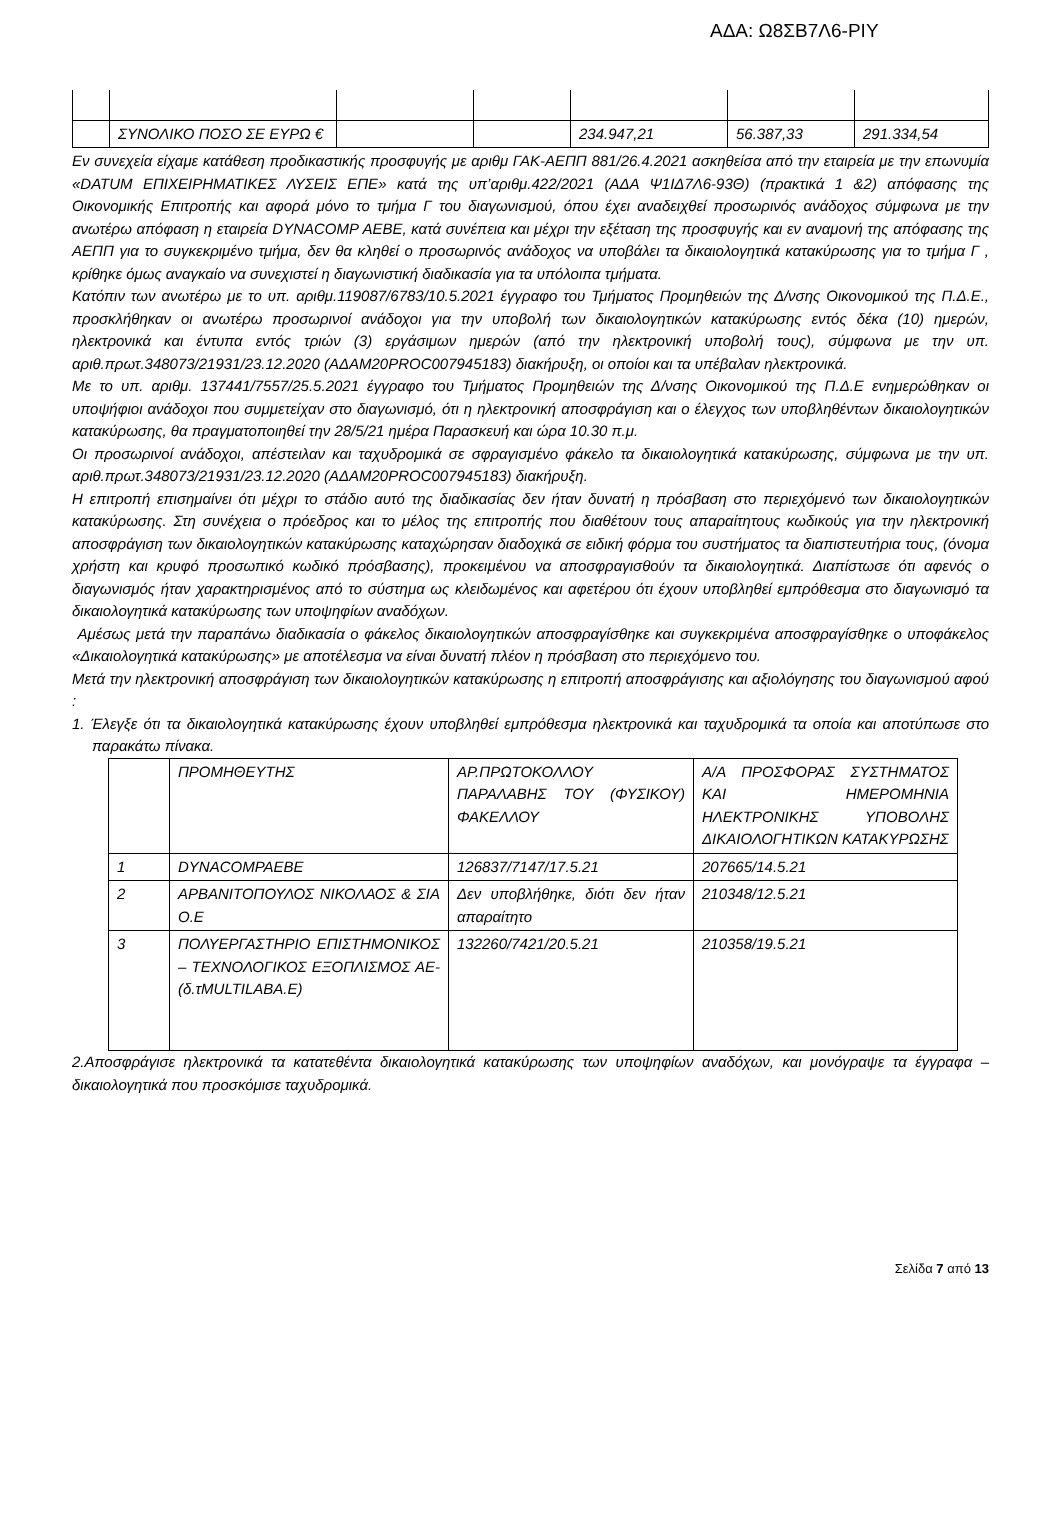ΑΔΑ: Ω8ΣΒ7Λ6-ΡΙΥ
| | ΣΥΝΟΛΙΚΟ ΠΟΣΟ ΣΕ ΕΥΡΩ € | | | 234.947,21 | 56.387,33 | 291.334,54 |
Εν συνεχεία είχαμε κατάθεση προδικαστικής προσφυγής με αριθμ ΓΑΚ-ΑΕΠΠ 881/26.4.2021 ασκηθείσα από την εταιρεία με την επωνυμία «DATUM ΕΠΙΧΕΙΡΗΜΑΤΙΚΕΣ ΛΥΣΕΙΣ ΕΠΕ» κατά της υπ’αριθμ.422/2021 (ΑΔΑ Ψ1ΙΔ7Λ6-93Θ) (πρακτικά 1 &2) απόφασης της Οικονομικής Επιτροπής και αφορά μόνο το τμήμα Γ του διαγωνισμού, όπου έχει αναδειχθεί προσωρινός ανάδοχος σύμφωνα με την ανωτέρω απόφαση η εταιρεία DYNACOMP AEBE, κατά συνέπεια και μέχρι την εξέταση της προσφυγής και εν αναμονή της απόφασης της ΑΕΠΠ για το συγκεκριμένο τμήμα, δεν θα κληθεί ο προσωρινός ανάδοχος να υποβάλει τα δικαιολογητικά κατακύρωσης για το τμήμα Γ , κρίθηκε όμως αναγκαίο να συνεχιστεί η διαγωνιστική διαδικασία για τα υπόλοιπα τμήματα.
Κατόπιν των ανωτέρω με το υπ. αριθμ.119087/6783/10.5.2021 έγγραφο του Τμήματος Προμηθειών της Δ/νσης Οικονομικού της Π.Δ.Ε., προσκλήθηκαν οι ανωτέρω προσωρινοί ανάδοχοι για την υποβολή των δικαιολογητικών κατακύρωσης εντός δέκα (10) ημερών, ηλεκτρονικά και έντυπα εντός τριών (3) εργάσιμων ημερών (από την ηλεκτρονική υποβολή τους), σύμφωνα με την υπ. αριθ.πρωτ.348073/21931/23.12.2020 (ΑΔΑΜ20PROC007945183) διακήρυξη, οι οποίοι και τα υπέβαλαν ηλεκτρονικά.
Με το υπ. αριθμ. 137441/7557/25.5.2021 έγγραφο του Τμήματος Προμηθειών της Δ/νσης Οικονομικού της Π.Δ.Ε ενημερώθηκαν οι υποψήφιοι ανάδοχοι που συμμετείχαν στο διαγωνισμό, ότι η ηλεκτρονική αποσφράγιση και ο έλεγχος των υποβληθέντων δικαιολογητικών κατακύρωσης, θα πραγματοποιηθεί την 28/5/21 ημέρα Παρασκευή και ώρα 10.30 π.μ.
Οι προσωρινοί ανάδοχοι, απέστειλαν και ταχυδρομικά σε σφραγισμένο φάκελο τα δικαιολογητικά κατακύρωσης, σύμφωνα με την υπ. αριθ.πρωτ.348073/21931/23.12.2020 (ΑΔΑΜ20PROC007945183) διακήρυξη.
Η επιτροπή επισημαίνει ότι μέχρι το στάδιο αυτό της διαδικασίας δεν ήταν δυνατή η πρόσβαση στο περιεχόμενό των δικαιολογητικών κατακύρωσης. Στη συνέχεια ο πρόεδρος και το μέλος της επιτροπής που διαθέτουν τους απαραίτητους κωδικούς για την ηλεκτρονική αποσφράγιση των δικαιολογητικών κατακύρωσης καταχώρησαν διαδοχικά σε ειδική φόρμα του συστήματος τα διαπιστευτήρια τους, (όνομα χρήστη και κρυφό προσωπικό κωδικό πρόσβασης), προκειμένου να αποσφραγισθούν τα δικαιολογητικά. Διαπίστωσε ότι αφενός ο διαγωνισμός ήταν χαρακτηρισμένος από το σύστημα ως κλειδωμένος και αφετέρου ότι έχουν υποβληθεί εμπρόθεσμα στο διαγωνισμό τα δικαιολογητικά κατακύρωσης των υποψηφίων αναδόχων.
Αμέσως μετά την παραπάνω διαδικασία ο φάκελος δικαιολογητικών αποσφραγίσθηκε και συγκεκριμένα αποσφραγίσθηκε ο υποφάκελος «Δικαιολογητικά κατακύρωσης» με αποτέλεσμα να είναι δυνατή πλέον η πρόσβαση στο περιεχόμενο του.
Μετά την ηλεκτρονική αποσφράγιση των δικαιολογητικών κατακύρωσης η επιτροπή αποσφράγισης και αξιολόγησης του διαγωνισμού αφού :
1. Έλεγξε ότι τα δικαιολογητικά κατακύρωσης έχουν υποβληθεί εμπρόθεσμα ηλεκτρονικά και ταχυδρομικά τα οποία και αποτύπωσε στο παρακάτω πίνακα.
| | ΠΡΟΜΗΘΕΥΤΗΣ | ΑΡ.ΠΡΩΤΟΚΟΛΛΟΥ ΠΑΡΑΛΑΒΗΣ ΤΟΥ (ΦΥΣΙΚΟΥ) ΦΑΚΕΛΛΟΥ | Α/Α ΠΡΟΣΦΟΡΑΣ ΣΥΣΤΗΜΑΤΟΣ ΚΑΙ ΗΜΕΡΟΜΗΝΙΑ ΗΛΕΚΤΡΟΝΙΚΗΣ ΥΠΟΒΟΛΗΣ ΔΙΚΑΙΟΛΟΓΗΤΙΚΩΝ ΚΑΤΑΚΥΡΩΣΗΣ |
| 1 | DYNACOMPAEBE | 126837/7147/17.5.21 | 207665/14.5.21 |
| 2 | ΑΡΒΑΝΙΤΟΠΟΥΛΟΣ ΝΙΚΟΛΑΟΣ & ΣΙΑ Ο.Ε | Δεν υποβλήθηκε, διότι δεν ήταν απαραίτητο | 210348/12.5.21 |
| 3 | ΠΟΛΥΕΡΓΑΣΤΗΡΙΟ ΕΠΙΣΤΗΜΟΝΙΚΟΣ – ΤΕΧΝΟΛΟΓΙΚΟΣ ΕΞΟΠΛΙΣΜΟΣ ΑΕ-(δ.τMULTILABA.E) | 132260/7421/20.5.21 | 210358/19.5.21 |
2.Αποσφράγισε ηλεκτρονικά τα κατατεθέντα δικαιολογητικά κατακύρωσης των υποψηφίων αναδόχων, και μονόγραψε τα έγγραφα – δικαιολογητικά που προσκόμισε ταχυδρομικά.
Σελίδα 7 από 13